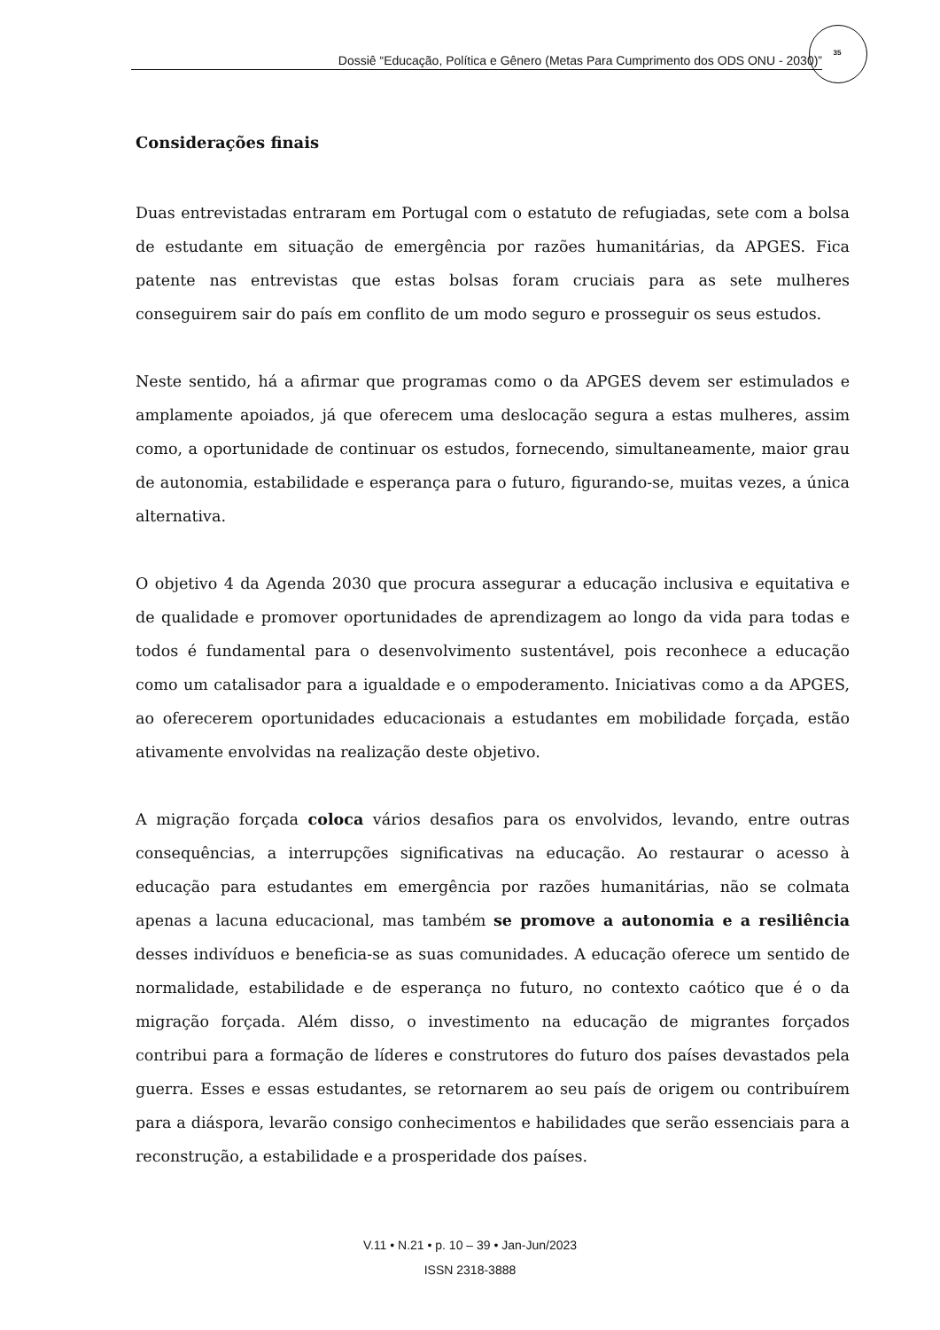Dossiê “Educação, Política e Gênero (Metas Para Cumprimento dos ODS ONU - 2030)”
35
Considerações finais
Duas entrevistadas entraram em Portugal com o estatuto de refugiadas, sete com a bolsa de estudante em situação de emergência por razões humanitárias, da APGES. Fica patente nas entrevistas que estas bolsas foram cruciais para as sete mulheres conseguirem sair do país em conflito de um modo seguro e prosseguir os seus estudos.
Neste sentido, há a afirmar que programas como o da APGES devem ser estimulados e amplamente apoiados, já que oferecem uma deslocação segura a estas mulheres, assim como, a oportunidade de continuar os estudos, fornecendo, simultaneamente, maior grau de autonomia, estabilidade e esperança para o futuro, figurando-se, muitas vezes, a única alternativa.
O objetivo 4 da Agenda 2030 que procura assegurar a educação inclusiva e equitativa e de qualidade e promover oportunidades de aprendizagem ao longo da vida para todas e todos é fundamental para o desenvolvimento sustentável, pois reconhece a educação como um catalisador para a igualdade e o empoderamento. Iniciativas como a da APGES, ao oferecerem oportunidades educacionais a estudantes em mobilidade forçada, estão ativamente envolvidas na realização deste objetivo.
A migração forçada coloca vários desafios para os envolvidos, levando, entre outras consequências, a interrupções significativas na educação. Ao restaurar o acesso à educação para estudantes em emergência por razões humanitárias, não se colmata apenas a lacuna educacional, mas também se promove a autonomia e a resiliência desses indivíduos e beneficia-se as suas comunidades. A educação oferece um sentido de normalidade, estabilidade e de esperança no futuro, no contexto caótico que é o da migração forçada. Além disso, o investimento na educação de migrantes forçados contribui para a formação de líderes e construtores do futuro dos países devastados pela guerra. Esses e essas estudantes, se retornarem ao seu país de origem ou contribuírem para a diáspora, levarão consigo conhecimentos e habilidades que serão essenciais para a reconstrução, a estabilidade e a prosperidade dos países.
V.11 • N.21 • p. 10 – 39 • Jan-Jun/2023
ISSN 2318-3888